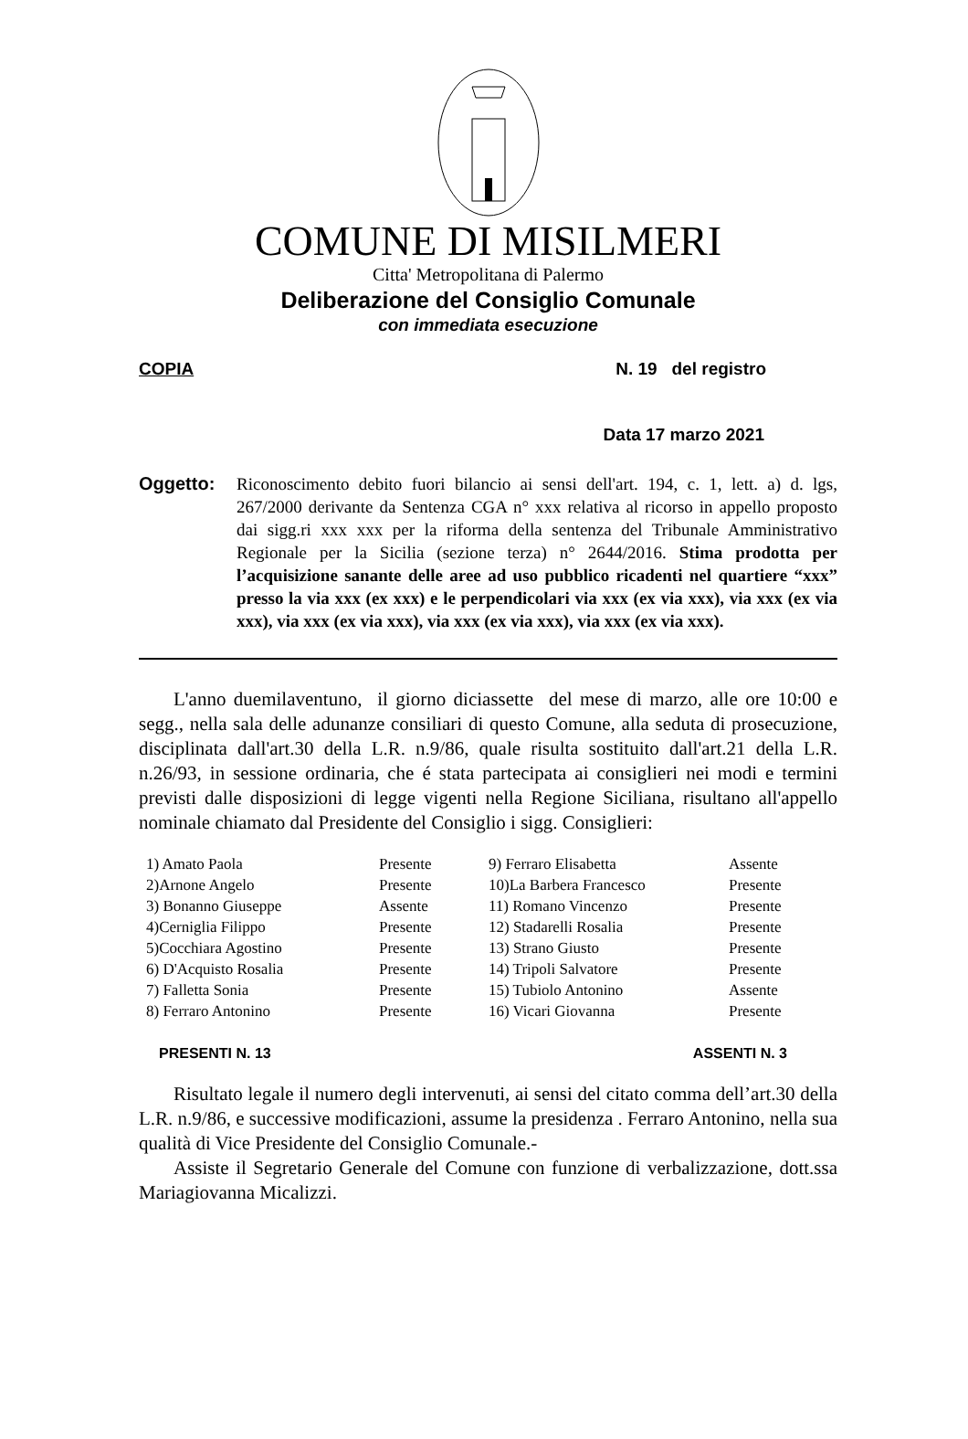COMUNE DI MISILMERI
Citta' Metropolitana di Palermo
Deliberazione del Consiglio Comunale
con immediata esecuzione
COPIA N. 19 del registro
Data 17 marzo 2021
Oggetto: Riconoscimento debito fuori bilancio ai sensi dell'art. 194, c. 1, lett. a) d. lgs, 267/2000 derivante da Sentenza CGA n° xxx relativa al ricorso in appello proposto dai sigg.ri xxx xxx per la riforma della sentenza del Tribunale Amministrativo Regionale per la Sicilia (sezione terza) n° 2644/2016. Stima prodotta per l’acquisizione sanante delle aree ad uso pubblico ricadenti nel quartiere “xxx” presso la via xxx (ex xxx) e le perpendicolari via xxx (ex via xxx), via xxx (ex via xxx), via xxx (ex via xxx), via xxx (ex via xxx), via xxx (ex via xxx).
L'anno duemilaventuno, il giorno diciassette del mese di marzo, alle ore 10:00 e segg., nella sala delle adunanze consiliari di questo Comune, alla seduta di prosecuzione, disciplinata dall'art.30 della L.R. n.9/86, quale risulta sostituito dall'art.21 della L.R. n.26/93, in sessione ordinaria, che é stata partecipata ai consiglieri nei modi e termini previsti dalle disposizioni di legge vigenti nella Regione Siciliana, risultano all'appello nominale chiamato dal Presidente del Consiglio i sigg. Consiglieri:
| 1) Amato Paola | Presente | 9) Ferraro Elisabetta | Assente |
| 2)Arnone Angelo | Presente | 10)La Barbera Francesco | Presente |
| 3) Bonanno Giuseppe | Assente | 11) Romano Vincenzo | Presente |
| 4)Cerniglia Filippo | Presente | 12) Stadarelli Rosalia | Presente |
| 5)Cocchiara Agostino | Presente | 13) Strano Giusto | Presente |
| 6) D'Acquisto Rosalia | Presente | 14) Tripoli Salvatore | Presente |
| 7) Falletta Sonia | Presente | 15) Tubiolo Antonino | Assente |
| 8) Ferraro Antonino | Presente | 16) Vicari Giovanna | Presente |
PRESENTI N. 13 ASSENTI N. 3
Risultato legale il numero degli intervenuti, ai sensi del citato comma dell’art.30 della L.R. n.9/86, e successive modificazioni, assume la presidenza . Ferraro Antonino, nella sua qualità di Vice Presidente del Consiglio Comunale.-
Assiste il Segretario Generale del Comune con funzione di verbalizzazione, dott.ssa Mariagiovanna Micalizzi.